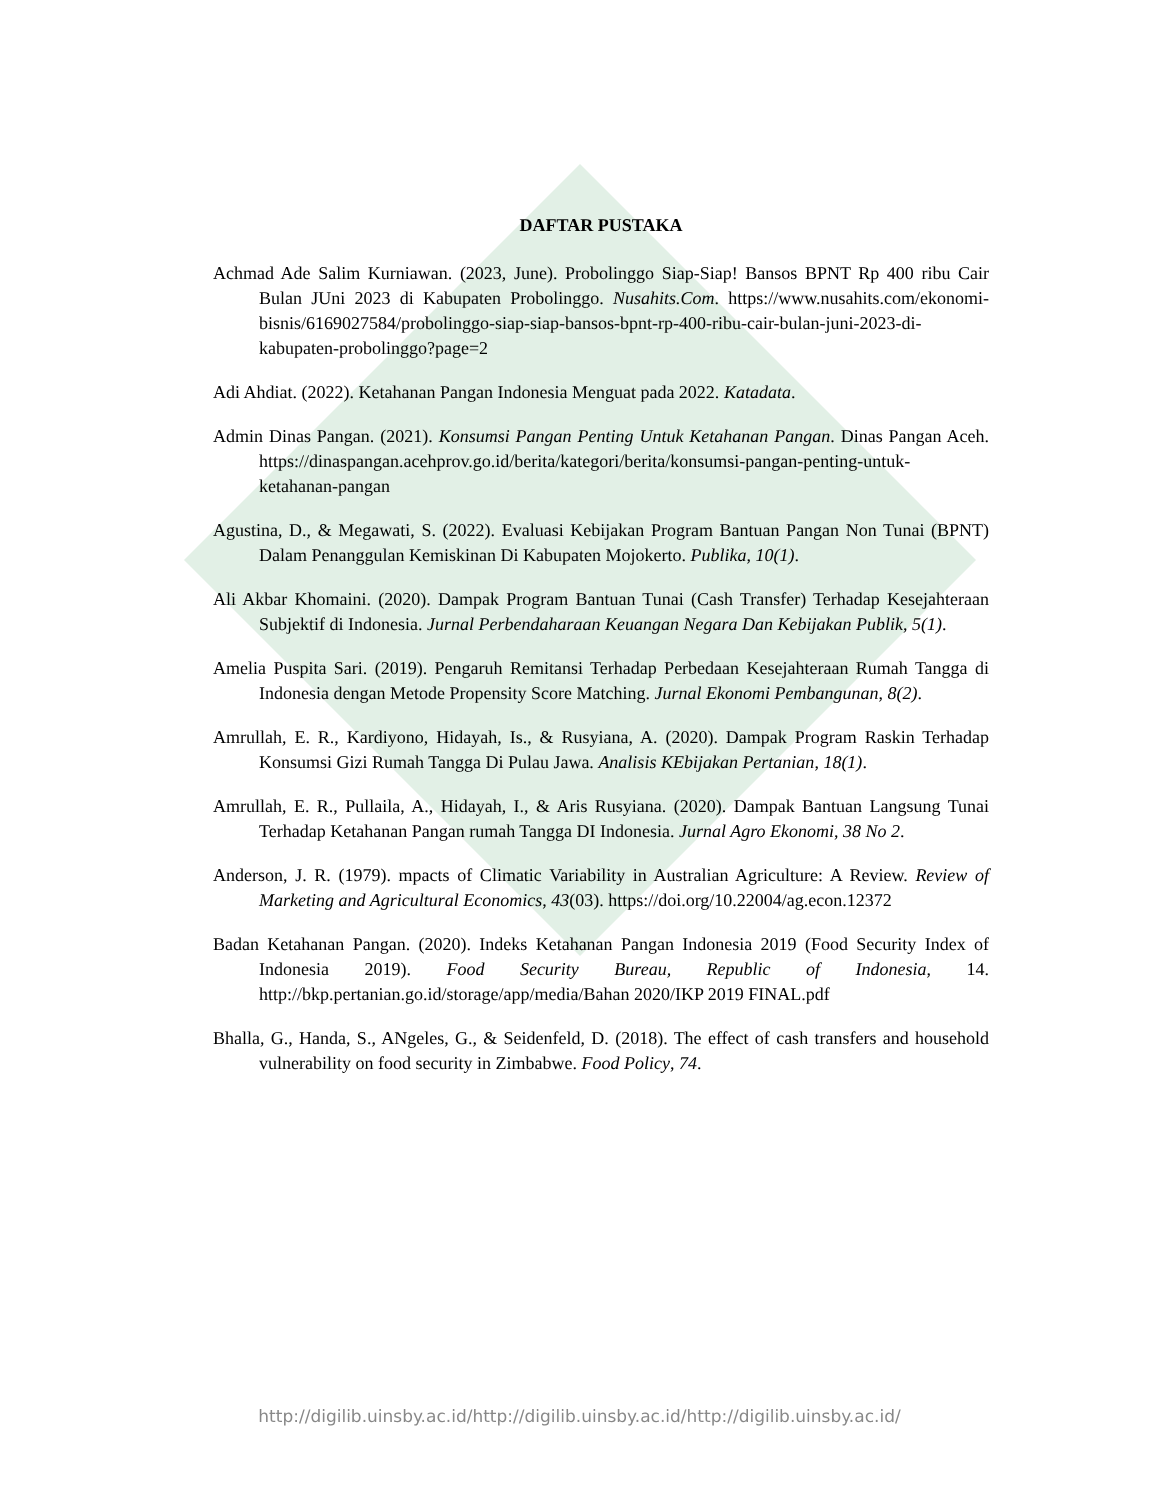DAFTAR PUSTAKA
Achmad Ade Salim Kurniawan. (2023, June). Probolinggo Siap-Siap! Bansos BPNT Rp 400 ribu Cair Bulan JUni 2023 di Kabupaten Probolinggo. Nusahits.Com. https://www.nusahits.com/ekonomi-bisnis/6169027584/probolinggo-siap-siap-bansos-bpnt-rp-400-ribu-cair-bulan-juni-2023-di-kabupaten-probolinggo?page=2
Adi Ahdiat. (2022). Ketahanan Pangan Indonesia Menguat pada 2022. Katadata.
Admin Dinas Pangan. (2021). Konsumsi Pangan Penting Untuk Ketahanan Pangan. Dinas Pangan Aceh. https://dinaspangan.acehprov.go.id/berita/kategori/berita/konsumsi-pangan-penting-untuk-ketahanan-pangan
Agustina, D., & Megawati, S. (2022). Evaluasi Kebijakan Program Bantuan Pangan Non Tunai (BPNT) Dalam Penanggulan Kemiskinan Di Kabupaten Mojokerto. Publika, 10(1).
Ali Akbar Khomaini. (2020). Dampak Program Bantuan Tunai (Cash Transfer) Terhadap Kesejahteraan Subjektif di Indonesia. Jurnal Perbendaharaan Keuangan Negara Dan Kebijakan Publik, 5(1).
Amelia Puspita Sari. (2019). Pengaruh Remitansi Terhadap Perbedaan Kesejahteraan Rumah Tangga di Indonesia dengan Metode Propensity Score Matching. Jurnal Ekonomi Pembangunan, 8(2).
Amrullah, E. R., Kardiyono, Hidayah, Is., & Rusyiana, A. (2020). Dampak Program Raskin Terhadap Konsumsi Gizi Rumah Tangga Di Pulau Jawa. Analisis KEbijakan Pertanian, 18(1).
Amrullah, E. R., Pullaila, A., Hidayah, I., & Aris Rusyiana. (2020). Dampak Bantuan Langsung Tunai Terhadap Ketahanan Pangan rumah Tangga DI Indonesia. Jurnal Agro Ekonomi, 38 No 2.
Anderson, J. R. (1979). mpacts of Climatic Variability in Australian Agriculture: A Review. Review of Marketing and Agricultural Economics, 43(03). https://doi.org/10.22004/ag.econ.12372
Badan Ketahanan Pangan. (2020). Indeks Ketahanan Pangan Indonesia 2019 (Food Security Index of Indonesia 2019). Food Security Bureau, Republic of Indonesia, 14. http://bkp.pertanian.go.id/storage/app/media/Bahan 2020/IKP 2019 FINAL.pdf
Bhalla, G., Handa, S., ANgeles, G., & Seidenfeld, D. (2018). The effect of cash transfers and household vulnerability on food security in Zimbabwe. Food Policy, 74.
http://digilib.uinsby.ac.id/http://digilib.uinsby.ac.id/http://digilib.uinsby.ac.id/